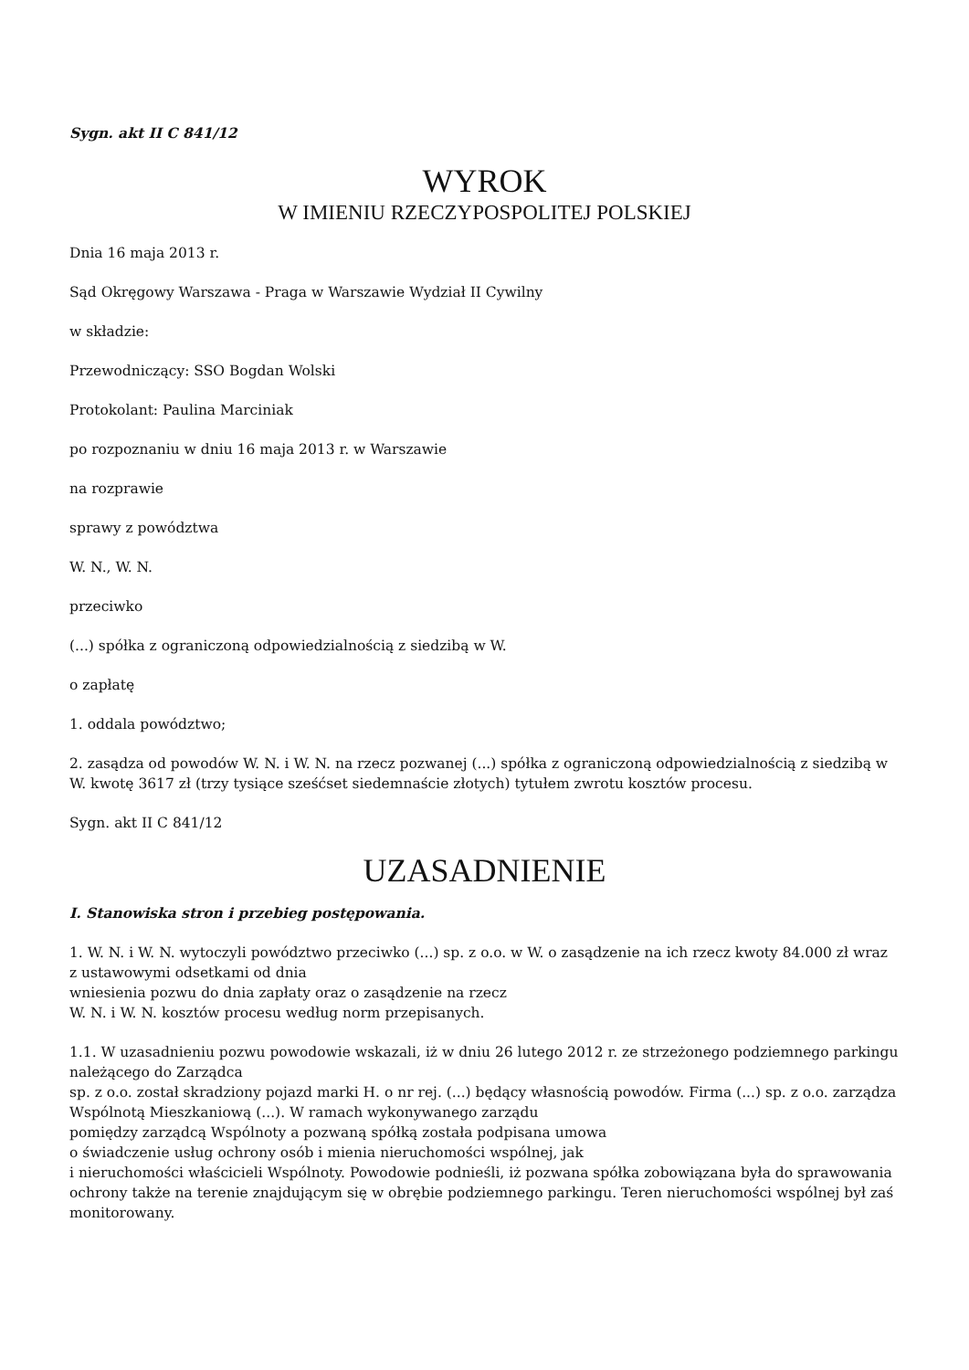Sygn. akt II C 841/12
WYROK
W IMIENIU RZECZYPOSPOLITEJ POLSKIEJ
Dnia 16 maja 2013 r.
Sąd Okręgowy Warszawa - Praga w Warszawie Wydział II Cywilny
w składzie:
Przewodniczący: SSO Bogdan Wolski
Protokolant: Paulina Marciniak
po rozpoznaniu w dniu 16 maja 2013 r. w Warszawie
na rozprawie
sprawy z powództwa
W. N., W. N.
przeciwko
(...) spółka z ograniczoną odpowiedzialnością z siedzibą w W.
o zapłatę
1. oddala powództwo;
2. zasądza od powodów W. N. i W. N. na rzecz pozwanej (...) spółka z ograniczoną odpowiedzialnością z siedzibą w W. kwotę 3617 zł (trzy tysiące sześćset siedemnaście złotych) tytułem zwrotu kosztów procesu.
Sygn. akt II C 841/12
UZASADNIENIE
I. Stanowiska stron i przebieg postępowania.
1. W. N. i W. N. wytoczyli powództwo przeciwko (...) sp. z o.o. w W. o zasądzenie na ich rzecz kwoty 84.000 zł wraz z ustawowymi odsetkami od dnia
wniesienia pozwu do dnia zapłaty oraz o zasądzenie na rzecz
W. N. i W. N. kosztów procesu według norm przepisanych.
1.1. W uzasadnieniu pozwu powodowie wskazali, iż w dniu 26 lutego 2012 r. ze strzeżonego podziemnego parkingu należącego do Zarządca
sp. z o.o. został skradziony pojazd marki H. o nr rej. (...) będący własnością powodów. Firma (...) sp. z o.o. zarządza Wspólnotą Mieszkaniową (...). W ramach wykonywanego zarządu
pomiędzy zarządcą Wspólnoty a pozwaną spółką została podpisana umowa
o świadczenie usług ochrony osób i mienia nieruchomości wspólnej, jak
i nieruchomości właścicieli Wspólnoty. Powodowie podnieśli, iż pozwana spółka zobowiązana była do sprawowania ochrony także na terenie znajdującym się w obrębie podziemnego parkingu. Teren nieruchomości wspólnej był zaś monitorowany.